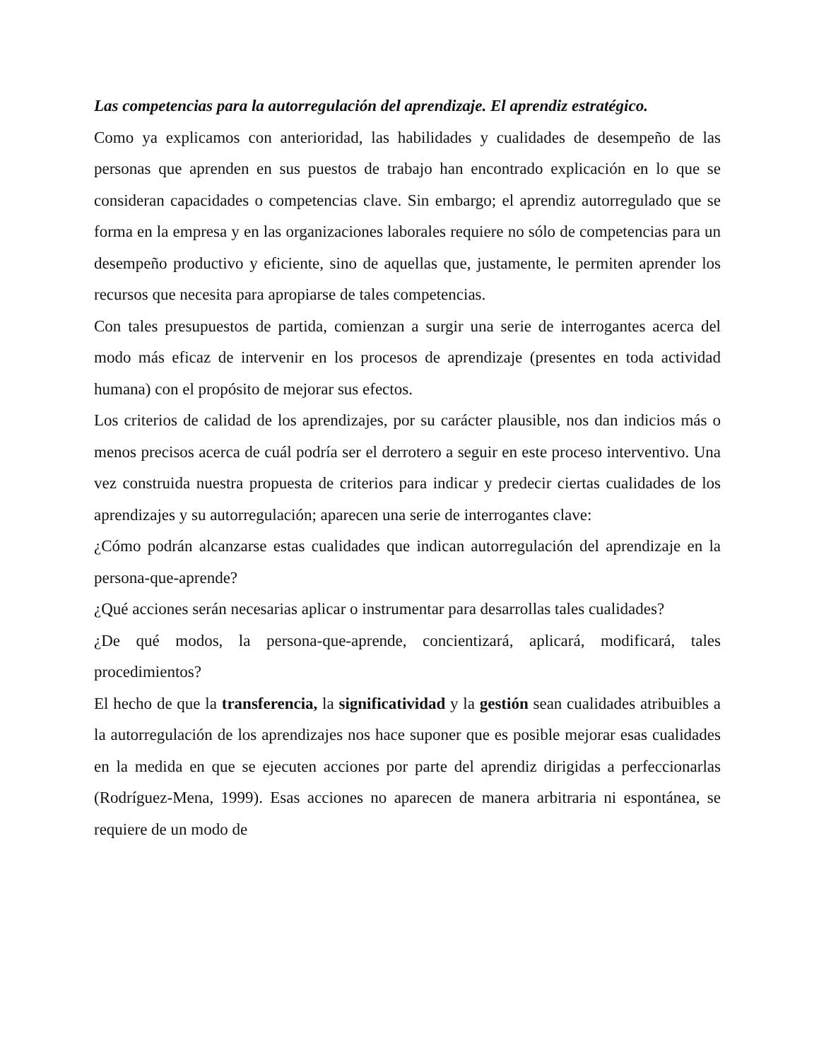Las competencias para la autorregulación del aprendizaje. El aprendiz estratégico.
Como ya explicamos con anterioridad, las habilidades y cualidades de desempeño de las personas que aprenden en sus puestos de trabajo han encontrado explicación en lo que se consideran capacidades o competencias clave. Sin embargo; el aprendiz autorregulado que se forma en la empresa y en las organizaciones laborales requiere no sólo de competencias para un desempeño productivo y eficiente, sino de aquellas que, justamente, le permiten aprender los recursos que necesita para apropiarse de tales competencias.
Con tales presupuestos de partida, comienzan a surgir una serie de interrogantes acerca del modo más eficaz de intervenir en los procesos de aprendizaje (presentes en toda actividad humana) con el propósito de mejorar sus efectos.
Los criterios de calidad de los aprendizajes, por su carácter plausible, nos dan indicios más o menos precisos acerca de cuál podría ser el derrotero a seguir en este proceso interventivo. Una vez construida nuestra propuesta de criterios para indicar y predecir ciertas cualidades de los aprendizajes y su autorregulación; aparecen una serie de interrogantes clave:
¿Cómo podrán alcanzarse estas cualidades que indican autorregulación del aprendizaje en la persona-que-aprende?
¿Qué acciones serán necesarias aplicar o instrumentar para desarrollas tales cualidades?
¿De qué modos, la persona-que-aprende, concientizará, aplicará, modificará, tales procedimientos?
El hecho de que la transferencia, la significatividad y la gestión sean cualidades atribuibles a la autorregulación de los aprendizajes nos hace suponer que es posible mejorar esas cualidades en la medida en que se ejecuten acciones por parte del aprendiz dirigidas a perfeccionarlas (Rodríguez-Mena, 1999). Esas acciones no aparecen de manera arbitraria ni espontánea, se requiere de un modo de